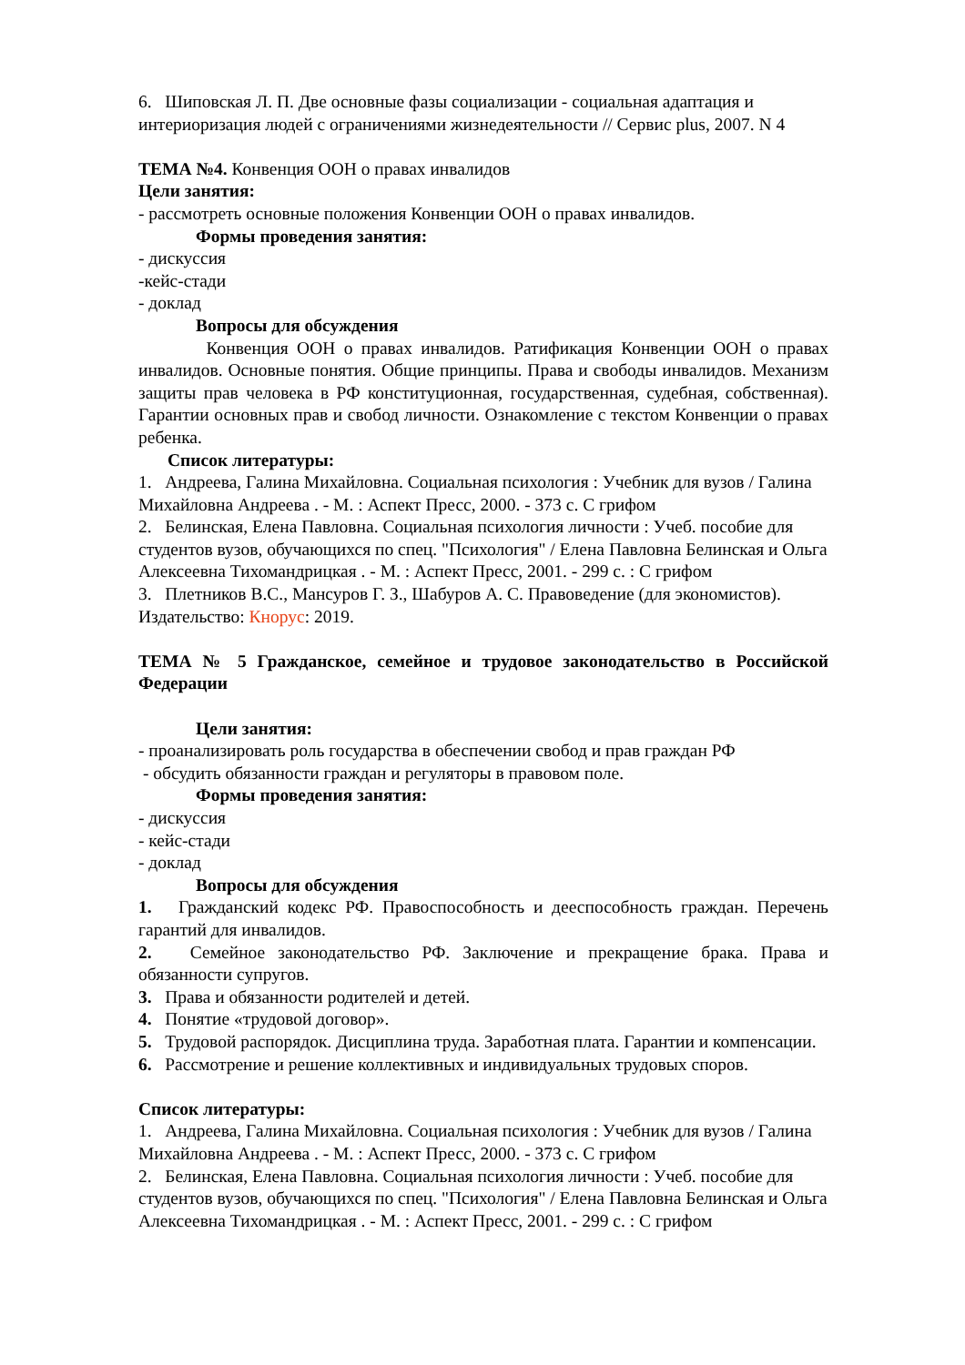6. Шиповская Л. П. Две основные фазы социализации - социальная адаптация и интериоризация людей с ограничениями жизнедеятельности // Сервис plus, 2007. N 4
ТЕМА №4. Конвенция ООН о правах инвалидов
Цели занятия:
- рассмотреть основные положения Конвенции ООН о правах инвалидов.
Формы проведения занятия:
- дискуссия
-кейс-стади
- доклад
Вопросы для обсуждения
Конвенция ООН о правах инвалидов. Ратификация Конвенции ООН о правах инвалидов. Основные понятия. Общие принципы. Права и свободы инвалидов. Механизм защиты прав человека в РФ конституционная, государственная, судебная, собственная). Гарантии основных прав и свобод личности. Ознакомление с текстом Конвенции о правах ребенка.
Список литературы:
1. Андреева, Галина Михайловна. Социальная психология : Учебник для вузов / Галина Михайловна Андреева . - М. : Аспект Пресс, 2000. - 373 с. С грифом
2. Белинская, Елена Павловна. Социальная психология личности : Учеб. пособие для студентов вузов, обучающихся по спец. "Психология" / Елена Павловна Белинская и Ольга Алексеевна Тихомандрицкая . - М. : Аспект Пресс, 2001. - 299 с. : С грифом
3. Плетников В.С., Мансуров Г. З., Шабуров А. С. Правоведение (для экономистов). Издательство: Кнорус: 2019.
ТЕМА № 5 Гражданское, семейное и трудовое законодательство в Российской Федерации
Цели занятия:
- проанализировать роль государства в обеспечении свобод и прав граждан РФ
- обсудить обязанности граждан и регуляторы в правовом поле.
Формы проведения занятия:
- дискуссия
- кейс-стади
- доклад
Вопросы для обсуждения
1. Гражданский кодекс РФ. Правоспособность и дееспособность граждан. Перечень гарантий для инвалидов.
2. Семейное законодательство РФ. Заключение и прекращение брака. Права и обязанности супругов.
3. Права и обязанности родителей и детей.
4. Понятие «трудовой договор».
5. Трудовой распорядок. Дисциплина труда. Заработная плата. Гарантии и компенсации.
6. Рассмотрение и решение коллективных и индивидуальных трудовых споров.
Список литературы:
1. Андреева, Галина Михайловна. Социальная психология : Учебник для вузов / Галина Михайловна Андреева . - М. : Аспект Пресс, 2000. - 373 с. С грифом
2. Белинская, Елена Павловна. Социальная психология личности : Учеб. пособие для студентов вузов, обучающихся по спец. "Психология" / Елена Павловна Белинская и Ольга Алексеевна Тихомандрицкая . - М. : Аспект Пресс, 2001. - 299 с. : С грифом